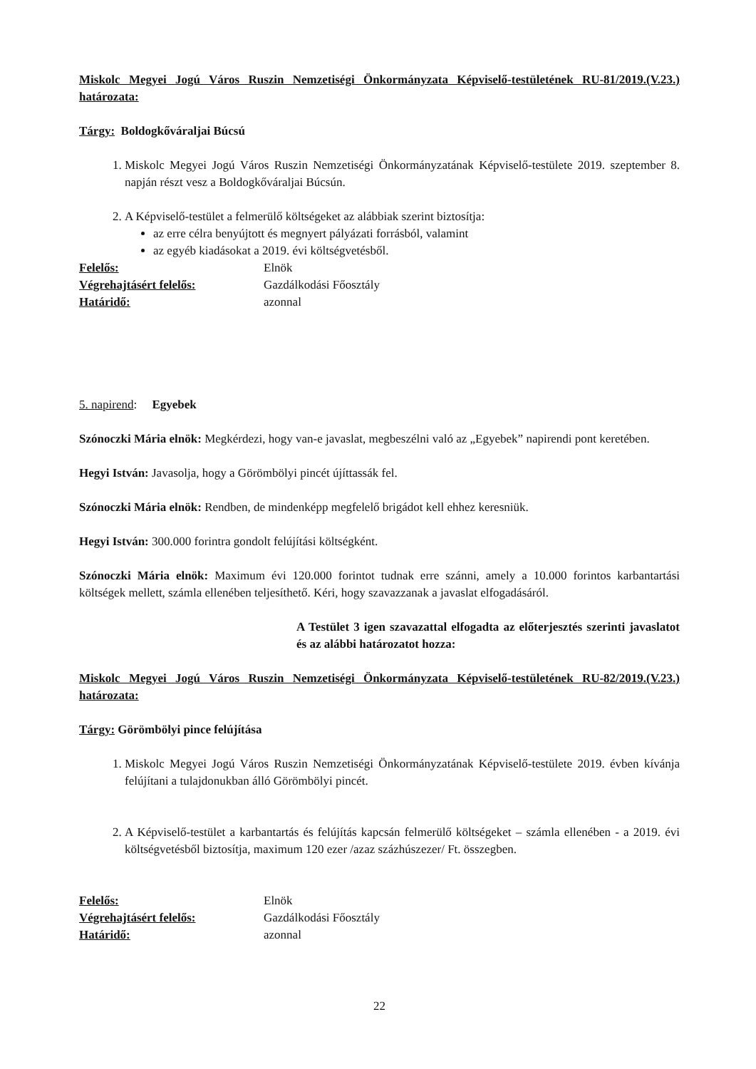Miskolc Megyei Jogú Város Ruszin Nemzetiségi Önkormányzata Képviselő-testületének RU-81/2019.(V.23.) határozata:
Tárgy: Boldogkőváraljai Búcsú
1. Miskolc Megyei Jogú Város Ruszin Nemzetiségi Önkormányzatának Képviselő-testülete 2019. szeptember 8. napján részt vesz a Boldogkőváraljai Búcsún.
2. A Képviselő-testület a felmerülő költségeket az alábbiak szerint biztosítja:
az erre célra benyújtott és megnyert pályázati forrásból, valamint
az egyéb kiadásokat a 2019. évi költségvetésből.
Felelős: Elnök
Végrehajtásért felelős: Gazdálkodási Főosztály
Határidő: azonnal
5. napirend: Egyebek
Szónoczki Mária elnök: Megkérdezi, hogy van-e javaslat, megbeszélni való az „Egyebek” napirendi pont keretében.
Hegyi István: Javasolja, hogy a Görömbölyi pincét újíttassák fel.
Szónoczki Mária elnök: Rendben, de mindenképp megfelelő brigádot kell ehhez keresniük.
Hegyi István: 300.000 forintra gondolt felújítási költségként.
Szónoczki Mária elnök: Maximum évi 120.000 forintot tudnak erre szánni, amely a 10.000 forintos karbantartási költségek mellett, számla ellenében teljesíthető. Kéri, hogy szavazzanak a javaslat elfogadásáról.
A Testület 3 igen szavazattal elfogadta az előterjesztés szerinti javaslatot és az alábbi határozatot hozza:
Miskolc Megyei Jogú Város Ruszin Nemzetiségi Önkormányzata Képviselő-testületének RU-82/2019.(V.23.) határozata:
Tárgy: Görömbölyi pince felújítása
1. Miskolc Megyei Jogú Város Ruszin Nemzetiségi Önkormányzatának Képviselő-testülete 2019. évben kívánja felújítani a tulajdonukban álló Görömbölyi pincét.
2. A Képviselő-testület a karbantartás és felújítás kapcsán felmerülő költségeket – számla ellenében - a 2019. évi költségvetésből biztosítja, maximum 120 ezer /azaz százhúszezer/ Ft. összegben.
Felelős: Elnök
Végrehajtásért felelős: Gazdálkodási Főosztály
Határidő: azonnal
22